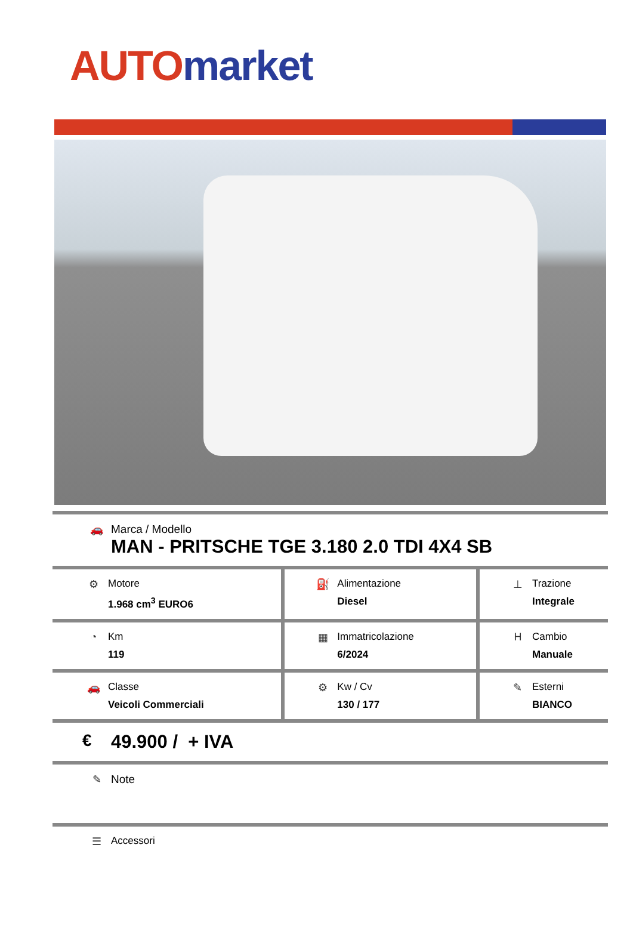AUTO market
| 🚗 | Marca / Modello MAN - PRITSCHE TGE 3.180 2.0 TDI 4X4 SB |
| ⚙ | Motore 1.968 cm<sup>3</sup> EURO6 | ⛽ | Alimentazione Diesel | ⊥ | Trazione Integrale |
| ◔ | Km 119 | ▦ | Immatricolazione 6/2024 | H | Cambio Manuale |
| 🚗 | Classe Veicoli Commerciali | ⚙ | Kw / Cv 130 / 177 | ✎ | Esterni BIANCO |
| € | 49.900 / + IVA |
| ✎ | Note |
| ☰ | Accessori |